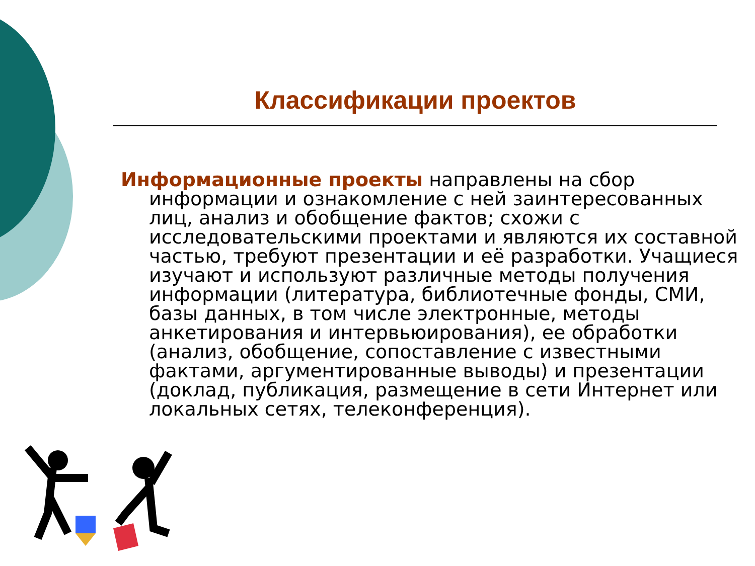Классификации проектов
Информационные проекты направлены на сбор информации и ознакомление с ней заинтересованных лиц, анализ и обобщение фактов; схожи с исследовательскими проектами и являются их составной частью, требуют презентации и её разработки. Учащиеся изучают и используют различные методы получения информации (литература, библиотечные фонды, СМИ, базы данных, в том числе электронные, методы анкетирования и интервьюирования), ее обработки (анализ, обобщение, сопоставление с известными фактами, аргументированные выводы) и презентации (доклад, публикация, размещение в сети Интернет или локальных сетях, телеконференция).